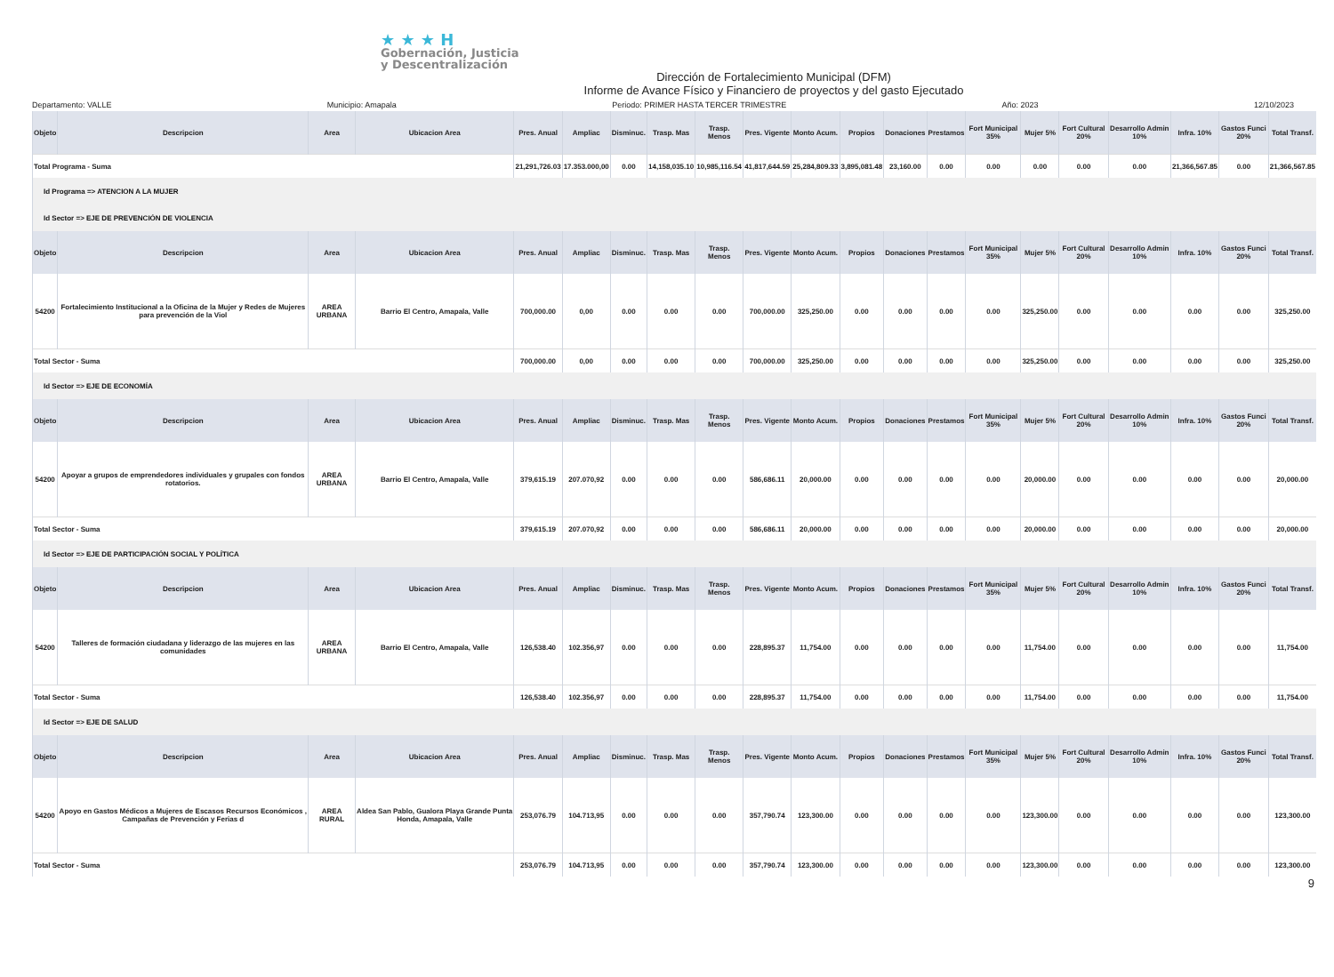★ ★ ★ H
Gobernación, Justicia
y Descentralización
Dirección de Fortalecimiento Municipal (DFM)
Informe de Avance Físico y Financiero de proyectos y del gasto Ejecutado
Departamento: VALLE Municipio: Amapala Periodo: PRIMER HASTA TERCER TRIMESTRE Año: 2023 12/10/2023
| Objeto | Descripcion | Area | Ubicacion Area | Pres. Anual | Ampliac | Disminuc. | Trasp. Mas | Trasp. Menos | Pres. Vigente | Monto Acum. | Propios | Donaciones | Prestamos | Fort Municipal 35% | Mujer 5% | Fort Cultural 20% | Desarrollo Admin 10% | Infra. 10% | Gastos Funci 20% | Total Transf. |
| --- | --- | --- | --- | --- | --- | --- | --- | --- | --- | --- | --- | --- | --- | --- | --- | --- | --- | --- | --- | --- |
| Total Programa - Suma | | | | 21,291,726.03 | 17.353.000,00 | 0.00 | 14,158,035.10 | 10,985,116.54 | 41,817,644.59 | 25,284,809.33 | 3,895,081.48 | 23,160.00 | 0.00 | 0.00 | 0.00 | 0.00 | 0.00 | 21,366,567.85 | 0.00 | 21,366,567.85 |
| Id Programa => ATENCION A LA MUJER | | | | | | | | | | | | | | | | | | | | |
| Id Sector => EJE DE PREVENCIÓN DE VIOLENCIA | | | | | | | | | | | | | | | | | | | | |
| Objeto | Descripcion | Area | Ubicacion Area | Pres. Anual | Ampliac | Disminuc. | Trasp. Mas | Trasp. Menos | Pres. Vigente | Monto Acum. | Propios | Donaciones | Prestamos | Fort Municipal 35% | Mujer 5% | Fort Cultural 20% | Desarrollo Admin 10% | Infra. 10% | Gastos Funci 20% | Total Transf. |
| 54200 | Fortalecimiento Institucional a la Oficina de la Mujer y Redes de Mujeres para prevención de la Viol | AREA URBANA | Barrio El Centro, Amapala, Valle | 700,000.00 | 0,00 | 0.00 | 0.00 | 0.00 | 700,000.00 | 325,250.00 | 0.00 | 0.00 | 0.00 | 0.00 | 325,250.00 | 0.00 | 0.00 | 0.00 | 0.00 | 325,250.00 |
| Total Sector - Suma | | | | 700,000.00 | 0,00 | 0.00 | 0.00 | 0.00 | 700,000.00 | 325,250.00 | 0.00 | 0.00 | 0.00 | 0.00 | 325,250.00 | 0.00 | 0.00 | 0.00 | 0.00 | 325,250.00 |
| Id Sector => EJE DE ECONOMÍA | | | | | | | | | | | | | | | | | | | | |
| Objeto | Descripcion | Area | Ubicacion Area | Pres. Anual | Ampliac | Disminuc. | Trasp. Mas | Trasp. Menos | Pres. Vigente | Monto Acum. | Propios | Donaciones | Prestamos | Fort Municipal 35% | Mujer 5% | Fort Cultural 20% | Desarrollo Admin 10% | Infra. 10% | Gastos Funci 20% | Total Transf. |
| 54200 | Apoyar a grupos de emprendedores individuales y grupales con fondos rotatorios. | AREA URBANA | Barrio El Centro, Amapala, Valle | 379,615.19 | 207.070,92 | 0.00 | 0.00 | 0.00 | 586,686.11 | 20,000.00 | 0.00 | 0.00 | 0.00 | 0.00 | 20,000.00 | 0.00 | 0.00 | 0.00 | 0.00 | 20,000.00 |
| Total Sector - Suma | | | | 379,615.19 | 207.070,92 | 0.00 | 0.00 | 0.00 | 586,686.11 | 20,000.00 | 0.00 | 0.00 | 0.00 | 0.00 | 20,000.00 | 0.00 | 0.00 | 0.00 | 0.00 | 20,000.00 |
| Id Sector => EJE DE PARTICIPACIÓN SOCIAL Y POLÍTICA | | | | | | | | | | | | | | | | | | | | |
| Objeto | Descripcion | Area | Ubicacion Area | Pres. Anual | Ampliac | Disminuc. | Trasp. Mas | Trasp. Menos | Pres. Vigente | Monto Acum. | Propios | Donaciones | Prestamos | Fort Municipal 35% | Mujer 5% | Fort Cultural 20% | Desarrollo Admin 10% | Infra. 10% | Gastos Funci 20% | Total Transf. |
| 54200 | Talleres de formación ciudadana y liderazgo de las mujeres en las comunidades | AREA URBANA | Barrio El Centro, Amapala, Valle | 126,538.40 | 102.356,97 | 0.00 | 0.00 | 0.00 | 228,895.37 | 11,754.00 | 0.00 | 0.00 | 0.00 | 0.00 | 11,754.00 | 0.00 | 0.00 | 0.00 | 0.00 | 11,754.00 |
| Total Sector - Suma | | | | 126,538.40 | 102.356,97 | 0.00 | 0.00 | 0.00 | 228,895.37 | 11,754.00 | 0.00 | 0.00 | 0.00 | 0.00 | 11,754.00 | 0.00 | 0.00 | 0.00 | 0.00 | 11,754.00 |
| Id Sector => EJE DE SALUD | | | | | | | | | | | | | | | | | | | | |
| Objeto | Descripcion | Area | Ubicacion Area | Pres. Anual | Ampliac | Disminuc. | Trasp. Mas | Trasp. Menos | Pres. Vigente | Monto Acum. | Propios | Donaciones | Prestamos | Fort Municipal 35% | Mujer 5% | Fort Cultural 20% | Desarrollo Admin 10% | Infra. 10% | Gastos Funci 20% | Total Transf. |
| 54200 | Apoyo en Gastos Médicos a Mujeres de Escasos Recursos Económicos , Campañas de Prevención y Ferias d | AREA RURAL | Aldea San Pablo, Gualora Playa Grande Punta Honda, Amapala, Valle | 253,076.79 | 104.713,95 | 0.00 | 0.00 | 0.00 | 357,790.74 | 123,300.00 | 0.00 | 0.00 | 0.00 | 0.00 | 123,300.00 | 0.00 | 0.00 | 0.00 | 0.00 | 123,300.00 |
| Total Sector - Suma | | | | 253,076.79 | 104.713,95 | 0.00 | 0.00 | 0.00 | 357,790.74 | 123,300.00 | 0.00 | 0.00 | 0.00 | 0.00 | 123,300.00 | 0.00 | 0.00 | 0.00 | 0.00 | 123,300.00 |
9